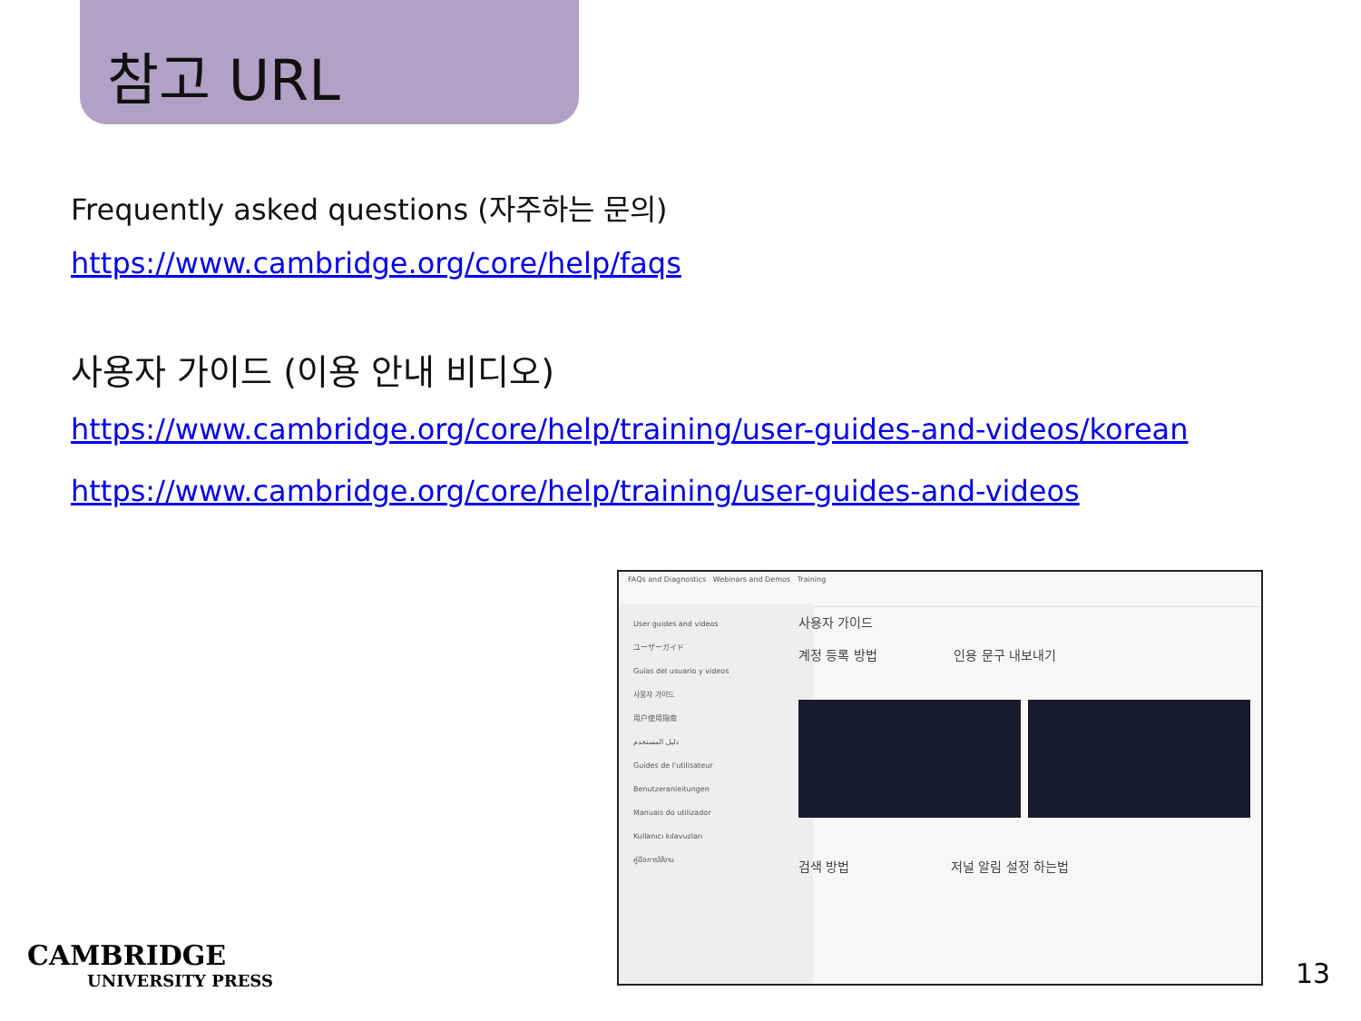참고 URL
Frequently asked questions (자주하는 문의)
https://www.cambridge.org/core/help/faqs
사용자 가이드 (이용 안내 비디오)
https://www.cambridge.org/core/help/training/user-guides-and-videos/korean
https://www.cambridge.org/core/help/training/user-guides-and-videos
FAQs and Diagnostics Webinars and Demos Training
User guides and videos
ユーザーガイド
Guías del usuario y videos
사용자 가이드
用户使用指南
دليل المستخدم
Guides de l'utilisateur
Benutzeranleitungen
Manuais do utilizador
Kullanıcı kılavuzları
คู่มือการใช้งาน
사용자 가이드
계정 등록 방법 인용 문구 내보내기
검색 방법 저널 알림 설정 하는법
CAMBRIDGE
UNIVERSITY PRESS
13